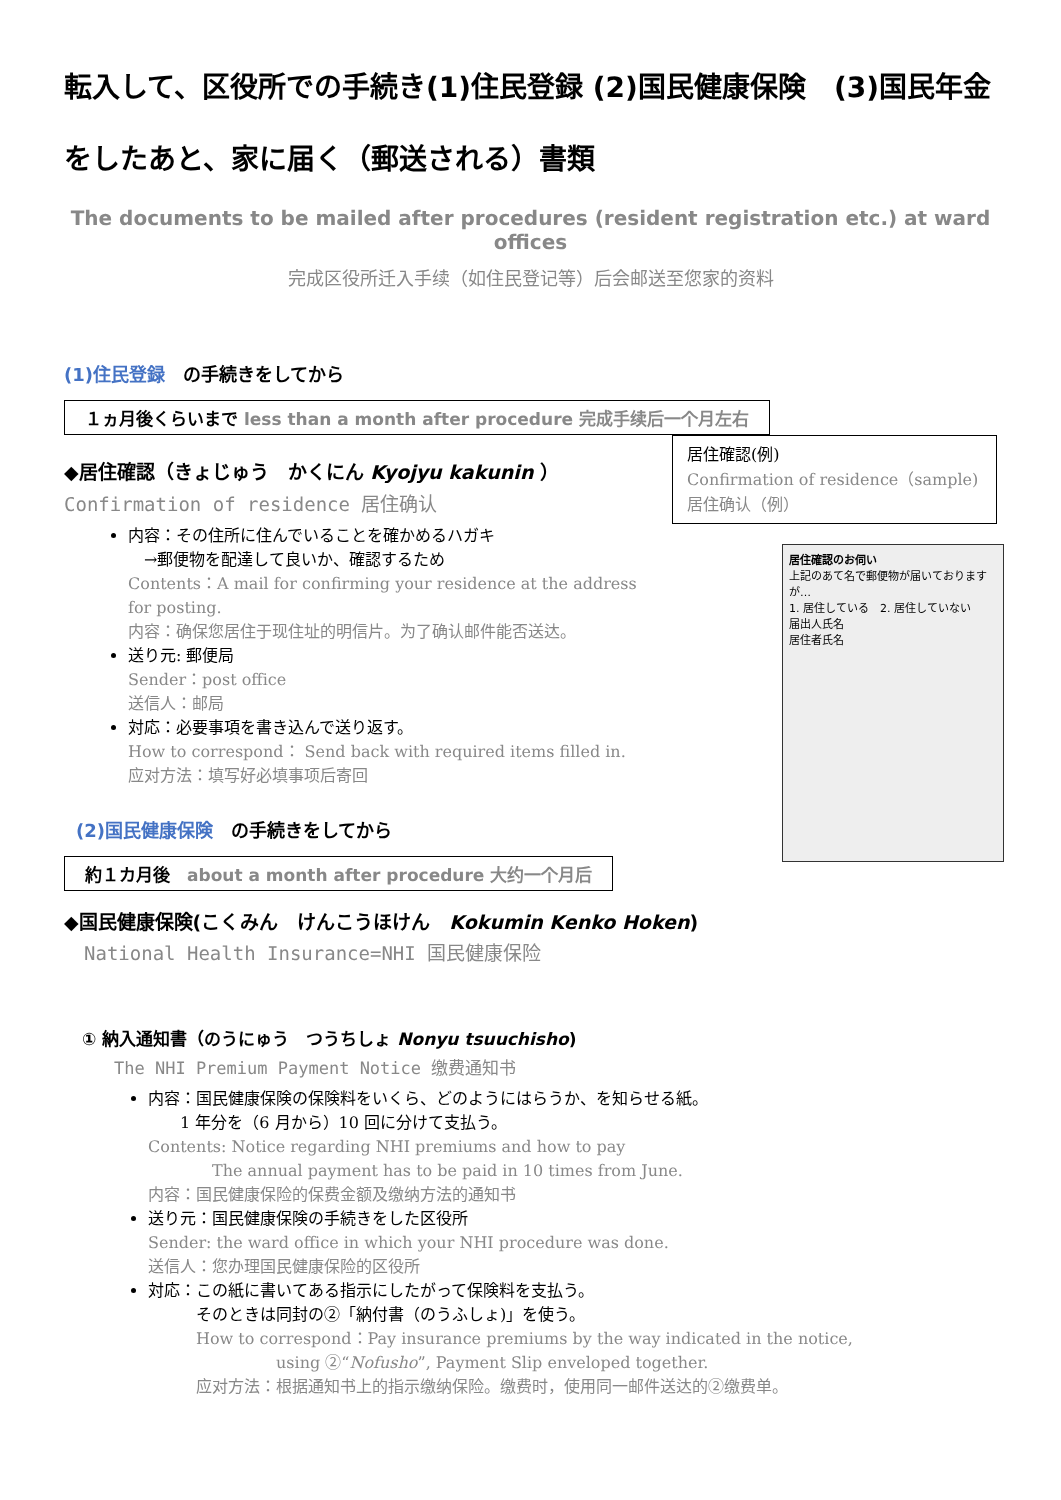転入して、区役所での手続き(1)住民登録 (2)国民健康保険　(3)国民年金
をしたあと、家に届く（郵送される）書類
The documents to be mailed after procedures (resident registration etc.) at ward offices
完成区役所迁入手续（如住民登记等）后会邮送至您家的资料
(1)住民登録　の手続きをしてから
１ヵ月後くらいまで less than a month after procedure 完成手续后一个月左右
居住確認(例)
Confirmation of residence（sample)
居住确认（例）
居住確認のお伺い
上記のあて名で郵便物が届いておりますが…
1. 居住している　2. 居住していない
届出人氏名
居住者氏名
◆居住確認（きょじゅう　かくにん Kyojyu kakunin ）
Confirmation of residence 居住确认
内容：その住所に住んでいることを確かめるハガキ
　→郵便物を配達して良いか、確認するため
Contents：A mail for confirming your residence at the address for posting.
内容：确保您居住于现住址的明信片。为了确认邮件能否送达。
送り元: 郵便局
Sender：post office
送信人：邮局
対応：必要事項を書き込んで送り返す。
How to correspond： Send back with required items filled in.
应对方法：填写好必填事项后寄回
(2)国民健康保険　の手続きをしてから
約１カ月後　about a month after procedure 大约一个月后
◆国民健康保険(こくみん　けんこうほけん　Kokumin Kenko Hoken)
National Health Insurance=NHI 国民健康保险
① 納入通知書（のうにゅう　つうちしょ Nonyu tsuuchisho)
The NHI Premium Payment Notice 缴费通知书
内容：国民健康保険の保険料をいくら、どのようにはらうか、を知らせる紙。
　　1 年分を（6 月から）10 回に分けて支払う。
Contents: Notice regarding NHI premiums and how to pay
　　　　The annual payment has to be paid in 10 times from June.
内容：国民健康保险的保费金额及缴纳方法的通知书
送り元：国民健康保険の手続きをした区役所
Sender: the ward office in which your NHI procedure was done.
送信人：您办理国民健康保险的区役所
対応：この紙に書いてある指示にしたがって保険料を支払う。
　　　そのときは同封の②「納付書（のうふしょ)」を使う。
　　　How to correspond：Pay insurance premiums by the way indicated in the notice,
　　　　　　　　using ②“Nofusho”, Payment Slip enveloped together.
　　　应对方法：根据通知书上的指示缴纳保险。缴费时，使用同一邮件送达的②缴费单。